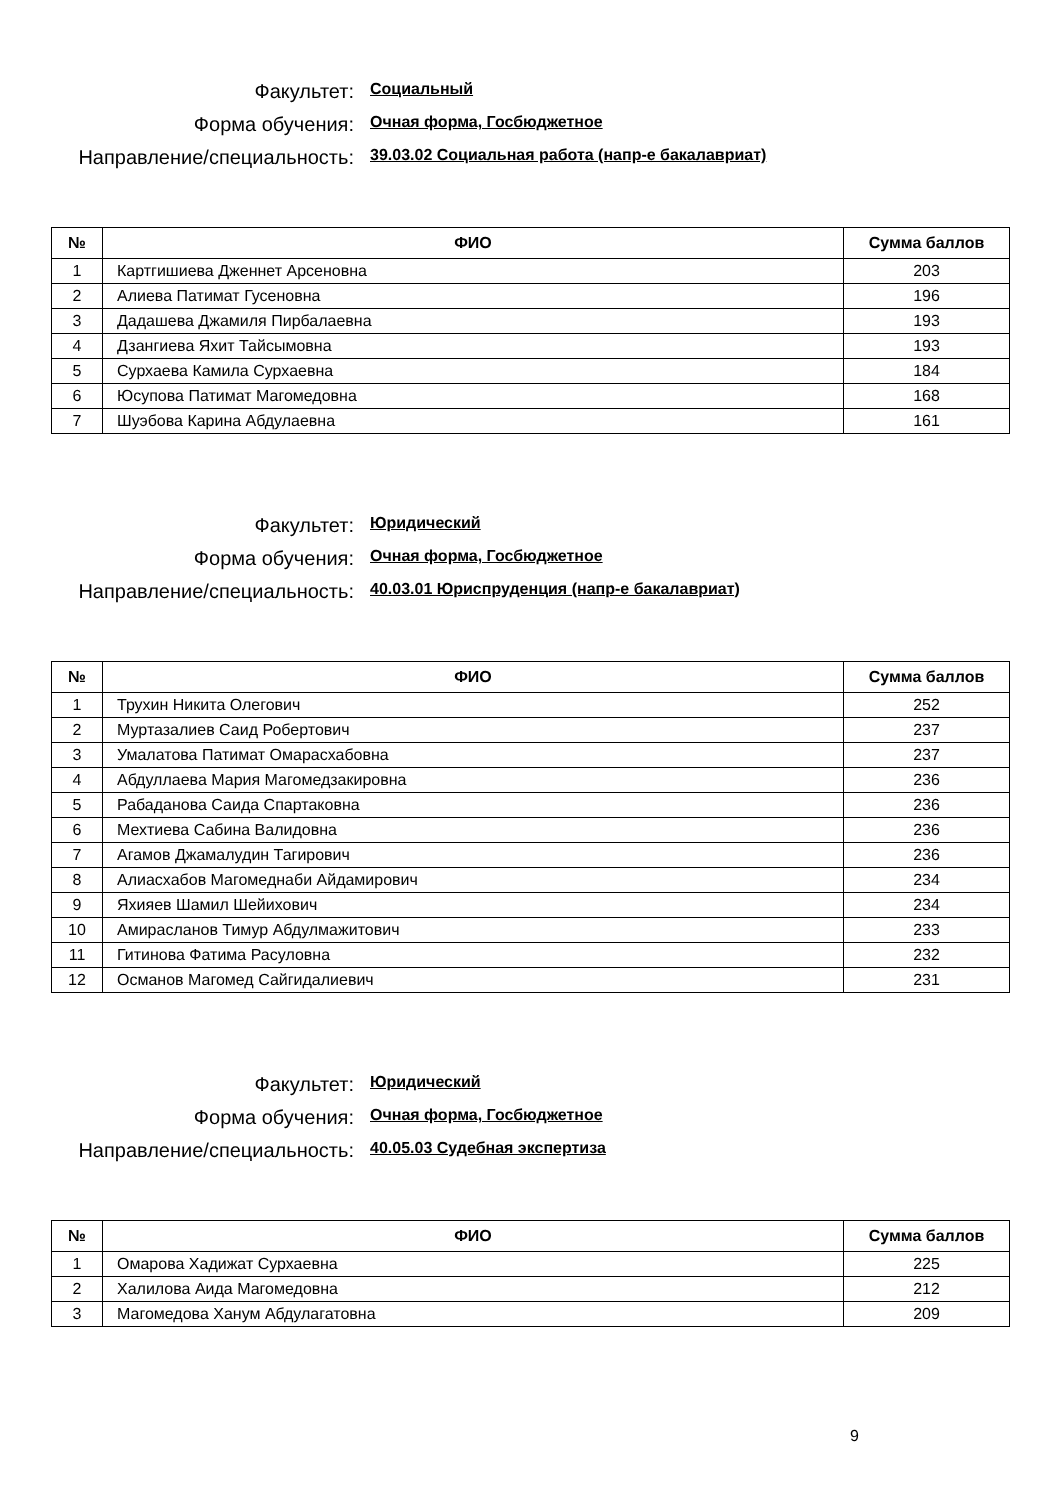Факультет:
Социальный
Форма обучения:
Очная форма, Госбюджетное
Направление/специальность:
39.03.02 Социальная работа (напр-е бакалавриат)
| № | ФИО | Сумма баллов |
| --- | --- | --- |
| 1 | Картгишиева Дженнет Арсеновна | 203 |
| 2 | Алиева Патимат Гусеновна | 196 |
| 3 | Дадашева Джамиля Пирбалаевна | 193 |
| 4 | Дзангиева Яхит Тайсымовна | 193 |
| 5 | Сурхаева Камила Сурхаевна | 184 |
| 6 | Юсупова Патимат Магомедовна | 168 |
| 7 | Шуэбова Карина Абдулаевна | 161 |
Факультет:
Юридический
Форма обучения:
Очная форма, Госбюджетное
Направление/специальность:
40.03.01 Юриспруденция (напр-е бакалавриат)
| № | ФИО | Сумма баллов |
| --- | --- | --- |
| 1 | Трухин Никита Олегович | 252 |
| 2 | Муртазалиев Саид Робертович | 237 |
| 3 | Умалатова Патимат Омарасхабовна | 237 |
| 4 | Абдуллаева Мария Магомедзакировна | 236 |
| 5 | Рабаданова Саида Спартаковна | 236 |
| 6 | Мехтиева Сабина Валидовна | 236 |
| 7 | Агамов Джамалудин Тагирович | 236 |
| 8 | Алиасхабов Магомеднаби Айдамирович | 234 |
| 9 | Яхияев Шамил Шейихович | 234 |
| 10 | Амирасланов Тимур Абдулмажитович | 233 |
| 11 | Гитинова Фатима Расуловна | 232 |
| 12 | Османов Магомед Сайгидалиевич | 231 |
Факультет:
Юридический
Форма обучения:
Очная форма, Госбюджетное
Направление/специальность:
40.05.03 Судебная экспертиза
| № | ФИО | Сумма баллов |
| --- | --- | --- |
| 1 | Омарова Хадижат Сурхаевна | 225 |
| 2 | Халилова Аида Магомедовна | 212 |
| 3 | Магомедова Ханум Абдулагатовна | 209 |
9